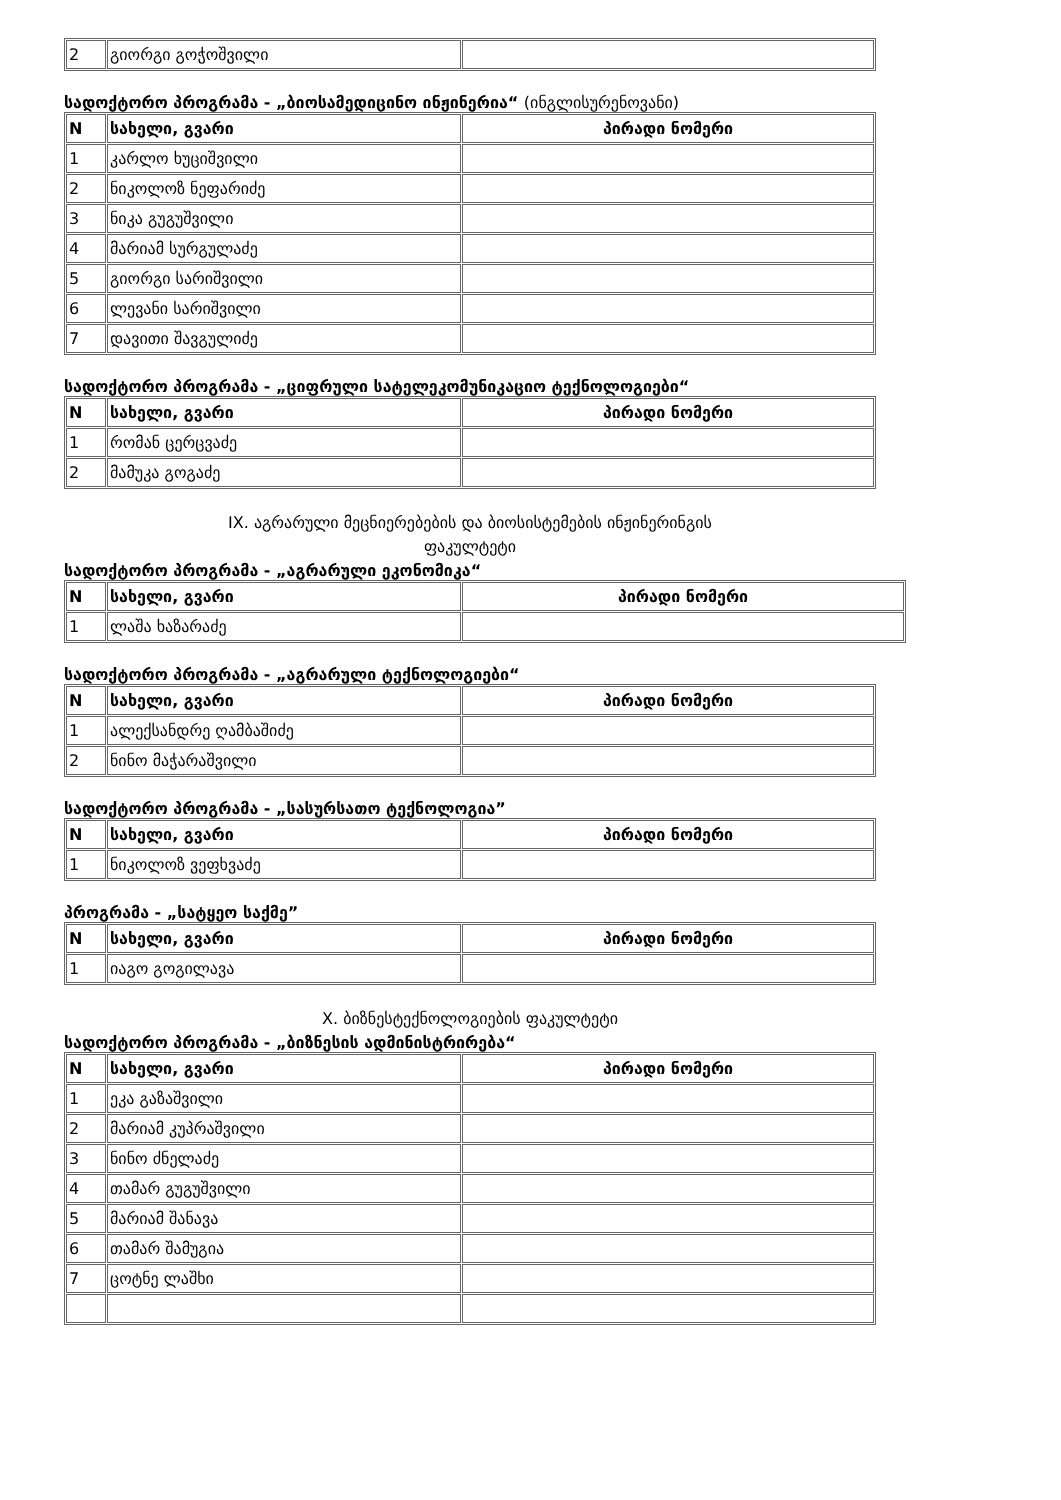| 2 | გიორგი გოჭოშვილი | |
სადოქტორო პროგრამა - „ბიოსამედიცინო ინჟინერია“ (ინგლისურენოვანი)
| N | სახელი, გვარი | პირადი ნომერი |
| --- | --- | --- |
| 1 | კარლო ხუციშვილი | |
| 2 | ნიკოლოზ ნეფარიძე | |
| 3 | ნიკა გუგუშვილი | |
| 4 | მარიამ სურგულაძე | |
| 5 | გიორგი სარიშვილი | |
| 6 | ლევანი სარიშვილი | |
| 7 | დავითი შავგულიძე | |
სადოქტორო პროგრამა - „ციფრული სატელეკომუნიკაციო ტექნოლოგიები“
| N | სახელი, გვარი | პირადი ნომერი |
| --- | --- | --- |
| 1 | რომან ცერცვაძე | |
| 2 | მამუკა გოგაძე | |
IX. აგრარული მეცნიერებების და ბიოსისტემების ინჟინერინგის
ფაკულტეტი
სადოქტორო პროგრამა - „აგრარული ეკონომიკა“
| N | სახელი, გვარი | პირადი ნომერი |
| --- | --- | --- |
| 1 | ლაშა ხაზარაძე | |
სადოქტორო პროგრამა - „აგრარული ტექნოლოგიები“
| N | სახელი, გვარი | პირადი ნომერი |
| --- | --- | --- |
| 1 | ალექსანდრე ღამბაშიძე | |
| 2 | ნინო მაჭარაშვილი | |
სადოქტორო პროგრამა - „სასურსათო ტექნოლოგია”
| N | სახელი, გვარი | პირადი ნომერი |
| --- | --- | --- |
| 1 | ნიკოლოზ ვეფხვაძე | |
პროგრამა - „სატყეო საქმე”
| N | სახელი, გვარი | პირადი ნომერი |
| --- | --- | --- |
| 1 | იაგო გოგილავა | |
X. ბიზნესტექნოლოგიების ფაკულტეტი
სადოქტორო პროგრამა - „ბიზნესის ადმინისტრირება“
| N | სახელი, გვარი | პირადი ნომერი |
| --- | --- | --- |
| 1 | ეკა გაზაშვილი | |
| 2 | მარიამ კუპრაშვილი | |
| 3 | ნინო ძნელაძე | |
| 4 | თამარ გუგუშვილი | |
| 5 | მარიამ შანავა | |
| 6 | თამარ შამუგია | |
| 7 | ცოტნე ლაშხი | |